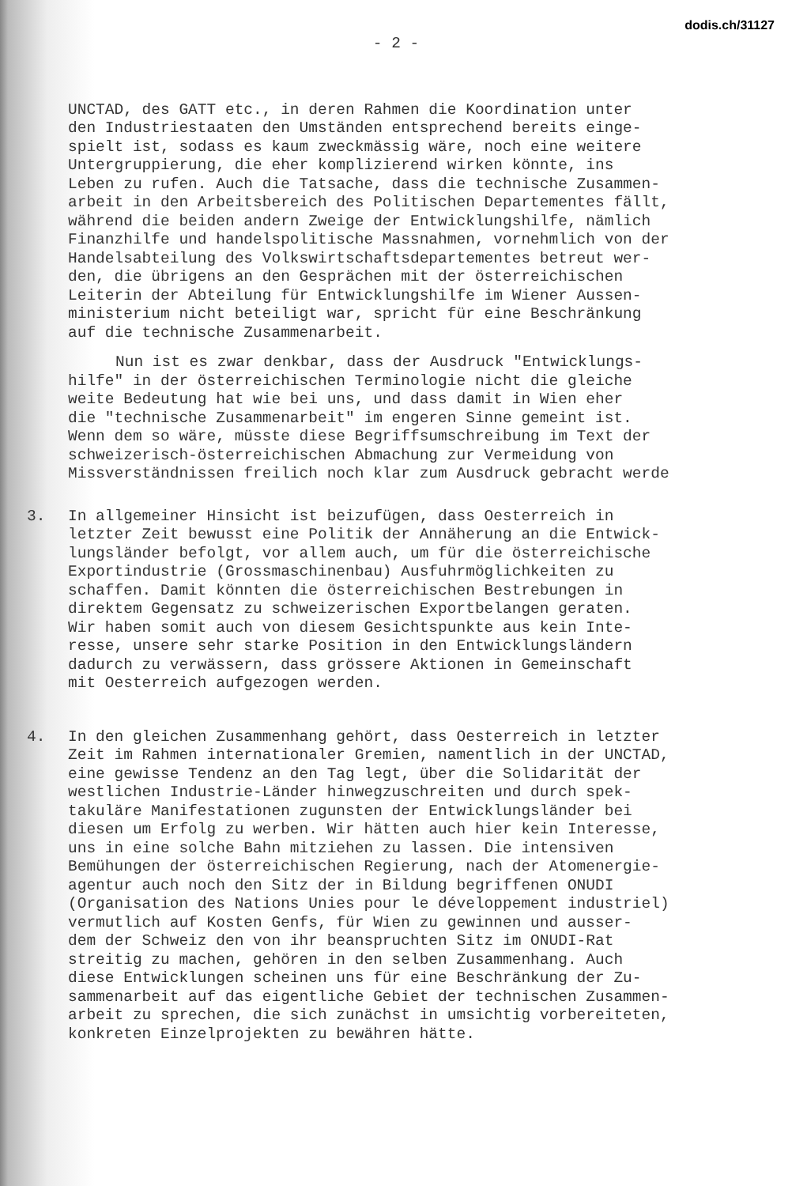dodis.ch/31127
- 2 -
UNCTAD, des GATT etc., in deren Rahmen die Koordination unter den Industriestaaten den Umständen entsprechend bereits einge- spielt ist, sodass es kaum zweckmässig wäre, noch eine weitere Untergruppierung, die eher komplizierend wirken könnte, ins Leben zu rufen. Auch die Tatsache, dass die technische Zusammen- arbeit in den Arbeitsbereich des Politischen Departementes fällt, während die beiden andern Zweige der Entwicklungshilfe, nämlich Finanzhilfe und handelspolitische Massnahmen, vornehmlich von der Handelsabteilung des Volkswirtschaftsdepartementes betreut wer- den, die übrigens an den Gesprächen mit der österreichischen Leiterin der Abteilung für Entwicklungshilfe im Wiener Aussen- ministerium nicht beteiligt war, spricht für eine Beschränkung auf die technische Zusammenarbeit.
Nun ist es zwar denkbar, dass der Ausdruck "Entwicklungs- hilfe" in der österreichischen Terminologie nicht die gleiche weite Bedeutung hat wie bei uns, und dass damit in Wien eher die "technische Zusammenarbeit" im engeren Sinne gemeint ist. Wenn dem so wäre, müsste diese Begriffsumschreibung im Text der schweizerisch-österreichischen Abmachung zur Vermeidung von Missverständnissen freilich noch klar zum Ausdruck gebracht werde
3. In allgemeiner Hinsicht ist beizufügen, dass Oesterreich in letzter Zeit bewusst eine Politik der Annäherung an die Entwick- lungsländer befolgt, vor allem auch, um für die österreichische Exportindustrie (Grossmaschinenbau) Ausfuhrmöglichkeiten zu schaffen. Damit könnten die österreichischen Bestrebungen in direktem Gegensatz zu schweizerischen Exportbelangen geraten. Wir haben somit auch von diesem Gesichtspunkte aus kein Inte- resse, unsere sehr starke Position in den Entwicklungsländern dadurch zu verwässern, dass grössere Aktionen in Gemeinschaft mit Oesterreich aufgezogen werden.
4. In den gleichen Zusammenhang gehört, dass Oesterreich in letzter Zeit im Rahmen internationaler Gremien, namentlich in der UNCTAD, eine gewisse Tendenz an den Tag legt, über die Solidarität der westlichen Industrie-Länder hinwegzuschreiten und durch spek- takuläre Manifestationen zugunsten der Entwicklungsländer bei diesen um Erfolg zu werben. Wir hätten auch hier kein Interesse, uns in eine solche Bahn mitziehen zu lassen. Die intensiven Bemühungen der österreichischen Regierung, nach der Atomenergie- agentur auch noch den Sitz der in Bildung begriffenen ONUDI (Organisation des Nations Unies pour le développement industriel) vermutlich auf Kosten Genfs, für Wien zu gewinnen und ausser- dem der Schweiz den von ihr beanspruchten Sitz im ONUDI-Rat streitig zu machen, gehören in den selben Zusammenhang. Auch diese Entwicklungen scheinen uns für eine Beschränkung der Zu- sammenarbeit auf das eigentliche Gebiet der technischen Zusammen- arbeit zu sprechen, die sich zunächst in umsichtig vorbereiteten, konkreten Einzelprojekten zu bewähren hätte.